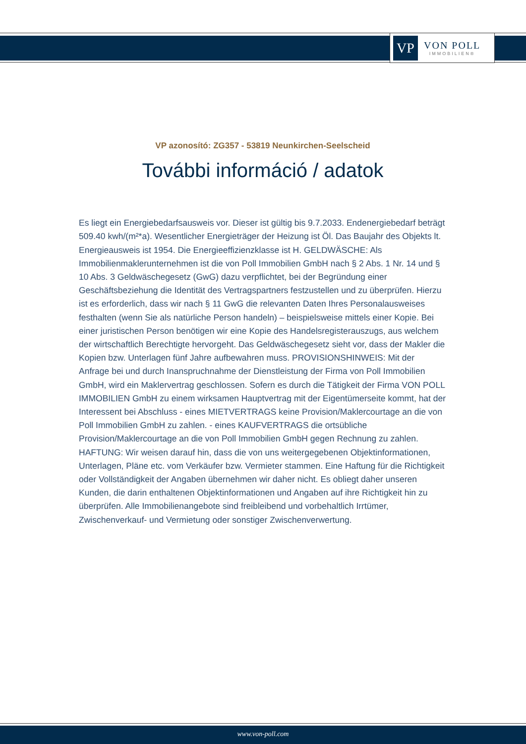VP
VON POLL
IMMOBILIEN®
VP azonosító: ZG357 - 53819 Neunkirchen-Seelscheid
További információ / adatok
Es liegt ein Energiebedarfsausweis vor. Dieser ist gültig bis 9.7.2033. Endenergiebedarf beträgt 509.40 kwh/(m²*a). Wesentlicher Energieträger der Heizung ist Öl. Das Baujahr des Objekts lt. Energieausweis ist 1954. Die Energieeffizienzklasse ist H. GELDWÄSCHE: Als Immobilienmaklerunternehmen ist die von Poll Immobilien GmbH nach § 2 Abs. 1 Nr. 14 und § 10 Abs. 3 Geldwäschegesetz (GwG) dazu verpflichtet, bei der Begründung einer Geschäftsbeziehung die Identität des Vertragspartners festzustellen und zu überprüfen. Hierzu ist es erforderlich, dass wir nach § 11 GwG die relevanten Daten Ihres Personalausweises festhalten (wenn Sie als natürliche Person handeln) – beispielsweise mittels einer Kopie. Bei einer juristischen Person benötigen wir eine Kopie des Handelsregisterauszugs, aus welchem der wirtschaftlich Berechtigte hervorgeht. Das Geldwäschegesetz sieht vor, dass der Makler die Kopien bzw. Unterlagen fünf Jahre aufbewahren muss. PROVISIONSHINWEIS: Mit der Anfrage bei und durch Inanspruchnahme der Dienstleistung der Firma von Poll Immobilien GmbH, wird ein Maklervertrag geschlossen. Sofern es durch die Tätigkeit der Firma VON POLL IMMOBILIEN GmbH zu einem wirksamen Hauptvertrag mit der Eigentümerseite kommt, hat der Interessent bei Abschluss - eines MIETVERTRAGS keine Provision/Maklercourtage an die von Poll Immobilien GmbH zu zahlen. - eines KAUFVERTRAGS die ortsübliche Provision/Maklercourtage an die von Poll Immobilien GmbH gegen Rechnung zu zahlen. HAFTUNG: Wir weisen darauf hin, dass die von uns weitergegebenen Objektinformationen, Unterlagen, Pläne etc. vom Verkäufer bzw. Vermieter stammen. Eine Haftung für die Richtigkeit oder Vollständigkeit der Angaben übernehmen wir daher nicht. Es obliegt daher unseren Kunden, die darin enthaltenen Objektinformationen und Angaben auf ihre Richtigkeit hin zu überprüfen. Alle Immobilienangebote sind freibleibend und vorbehaltlich Irrtümer, Zwischenverkauf- und Vermietung oder sonstiger Zwischenverwertung.
www.von-poll.com